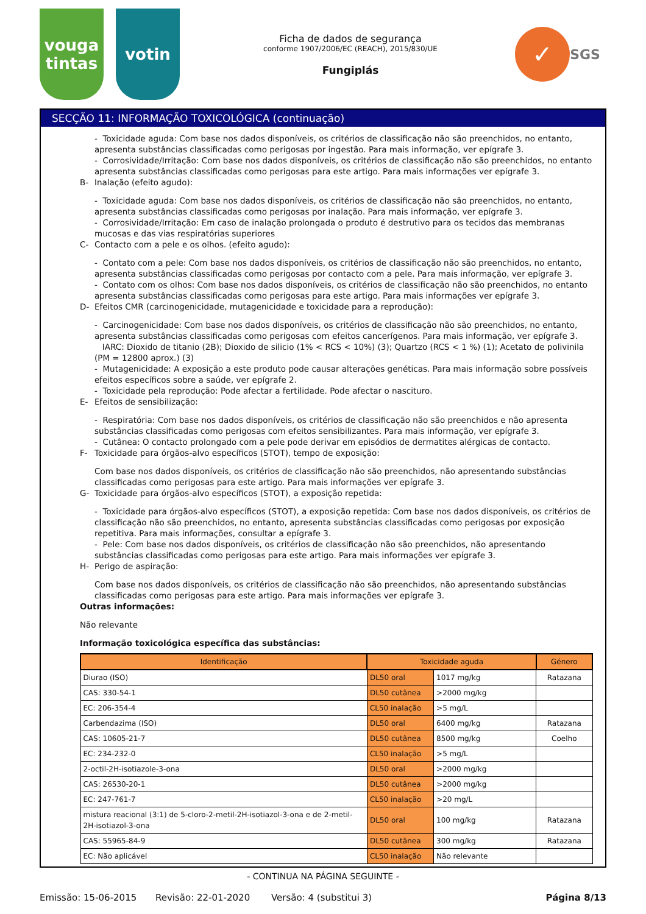vouga
tintas
votin
Ficha de dados de segurança
conforme 1907/2006/EC (REACH), 2015/830/UE
Fungiplás
✓
SGS
SECÇÃO 11: INFORMAÇÃO TOXICOLÓGICA (continuação)
- Toxicidade aguda: Com base nos dados disponíveis, os critérios de classificação não são preenchidos, no entanto, apresenta substâncias classificadas como perigosas por ingestão. Para mais informação, ver epígrafe 3.
- Corrosividade/Irritação: Com base nos dados disponíveis, os critérios de classificação não são preenchidos, no entanto apresenta substâncias classificadas como perigosas para este artigo. Para mais informações ver epígrafe 3.
B- Inalação (efeito agudo):
- Toxicidade aguda: Com base nos dados disponíveis, os critérios de classificação não são preenchidos, no entanto, apresenta substâncias classificadas como perigosas por inalação. Para mais informação, ver epígrafe 3.
- Corrosividade/Irritação: Em caso de inalação prolongada o produto é destrutivo para os tecidos das membranas mucosas e das vias respiratórias superiores
C- Contacto com a pele e os olhos. (efeito agudo):
- Contato com a pele: Com base nos dados disponíveis, os critérios de classificação não são preenchidos, no entanto, apresenta substâncias classificadas como perigosas por contacto com a pele. Para mais informação, ver epígrafe 3.
- Contato com os olhos: Com base nos dados disponíveis, os critérios de classificação não são preenchidos, no entanto apresenta substâncias classificadas como perigosas para este artigo. Para mais informações ver epígrafe 3.
D- Efeitos CMR (carcinogenicidade, mutagenicidade e toxicidade para a reprodução):
- Carcinogenicidade: Com base nos dados disponíveis, os critérios de classificação não são preenchidos, no entanto, apresenta substâncias classificadas como perigosas com efeitos cancerígenos. Para mais informação, ver epígrafe 3.
IARC: Dioxido de titanio (2B); Dioxido de silicio (1% < RCS < 10%) (3); Quartzo (RCS < 1 %) (1); Acetato de polivinila (PM = 12800 aprox.) (3)
- Mutagenicidade: A exposição a este produto pode causar alterações genéticas. Para mais informação sobre possíveis efeitos específicos sobre a saúde, ver epígrafe 2.
- Toxicidade pela reprodução: Pode afectar a fertilidade. Pode afectar o nascituro.
E- Efeitos de sensibilização:
- Respiratória: Com base nos dados disponíveis, os critérios de classificação não são preenchidos e não apresenta substâncias classificadas como perigosas com efeitos sensibilizantes. Para mais informação, ver epígrafe 3.
- Cutânea: O contacto prolongado com a pele pode derivar em episódios de dermatites alérgicas de contacto.
F- Toxicidade para órgãos-alvo específicos (STOT), tempo de exposição:
Com base nos dados disponíveis, os critérios de classificação não são preenchidos, não apresentando substâncias classificadas como perigosas para este artigo. Para mais informações ver epígrafe 3.
G- Toxicidade para órgãos-alvo específicos (STOT), a exposição repetida:
- Toxicidade para órgãos-alvo específicos (STOT), a exposição repetida: Com base nos dados disponíveis, os critérios de classificação não são preenchidos, no entanto, apresenta substâncias classificadas como perigosas por exposição repetitiva. Para mais informações, consultar a epígrafe 3.
- Pele: Com base nos dados disponíveis, os critérios de classificação não são preenchidos, não apresentando substâncias classificadas como perigosas para este artigo. Para mais informações ver epígrafe 3.
H- Perigo de aspiração:
Com base nos dados disponíveis, os critérios de classificação não são preenchidos, não apresentando substâncias classificadas como perigosas para este artigo. Para mais informações ver epígrafe 3.
Outras informações:
Não relevante
Informação toxicológica específica das substâncias:
| Identificação | Toxicidade aguda | | Género |
| --- | --- | --- | --- |
| Diurao (ISO) | DL50 oral | 1017 mg/kg | Ratazana |
| CAS: 330-54-1 | DL50 cutânea | >2000 mg/kg | |
| EC: 206-354-4 | CL50 inalação | >5 mg/L | |
| Carbendazima (ISO) | DL50 oral | 6400 mg/kg | Ratazana |
| CAS: 10605-21-7 | DL50 cutânea | 8500 mg/kg | Coelho |
| EC: 234-232-0 | CL50 inalação | >5 mg/L | |
| 2-octil-2H-isotiazole-3-ona | DL50 oral | >2000 mg/kg | |
| CAS: 26530-20-1 | DL50 cutânea | >2000 mg/kg | |
| EC: 247-761-7 | CL50 inalação | >20 mg/L | |
| mistura reacional (3:1) de 5-cloro-2-metil-2H-isotiazol-3-ona e de 2-metil-2H-isotiazol-3-ona | DL50 oral | 100 mg/kg | Ratazana |
| CAS: 55965-84-9 | DL50 cutânea | 300 mg/kg | Ratazana |
| EC: Não aplicável | CL50 inalação | Não relevante | |
- CONTINUA NA PÁGINA SEGUINTE -
Emissão: 15-06-2015 Revisão: 22-01-2020 Versão: 4 (substitui 3) Página 8/13